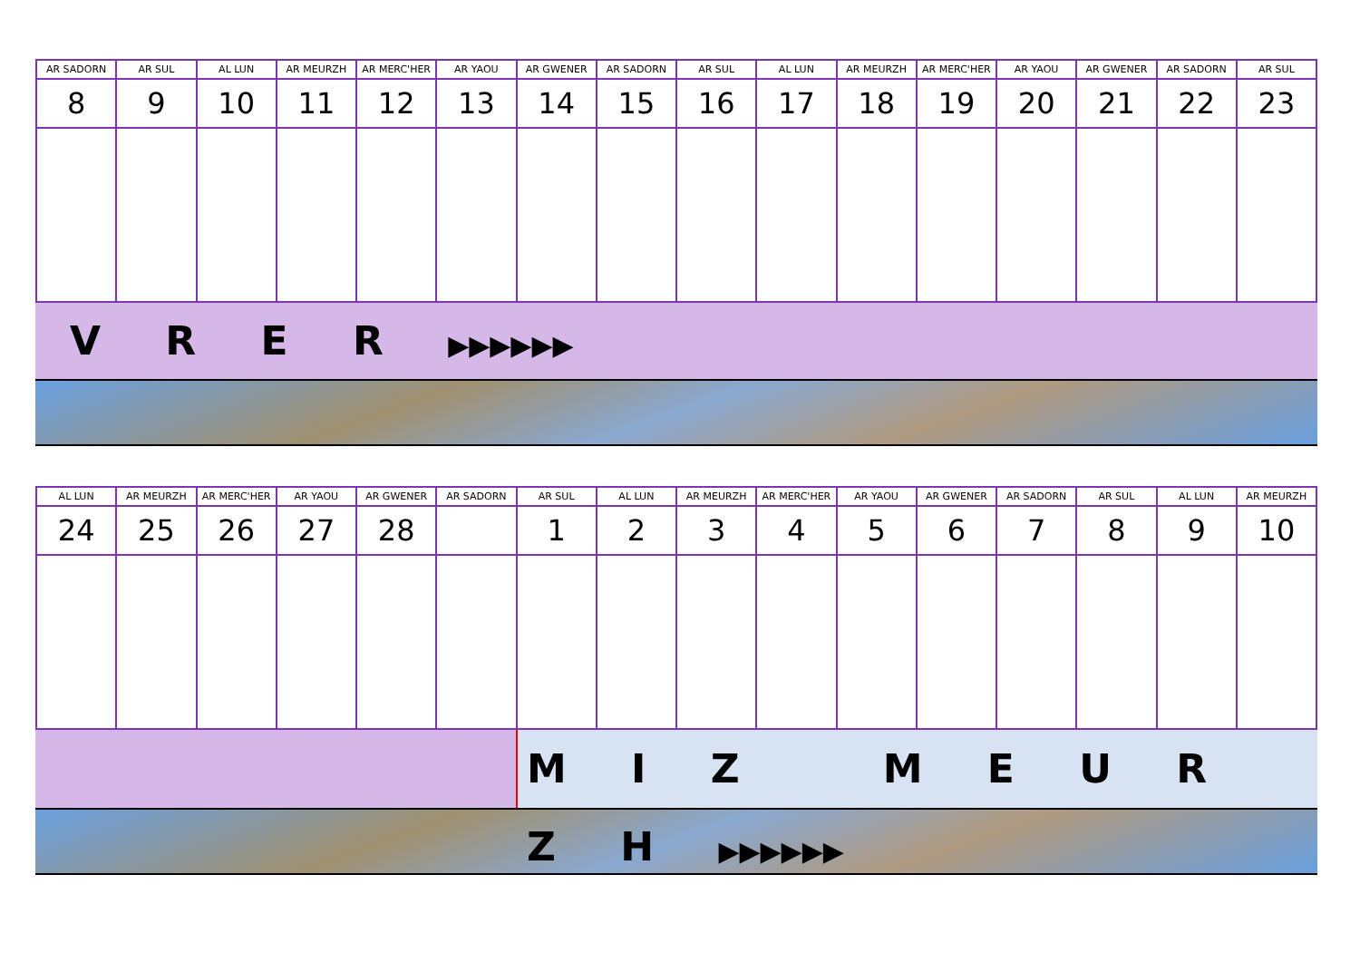| AR SADORN | AR SUL | AL LUN | AR MEURZH | AR MERC'HER | AR YAOU | AR GWENER | AR SADORN | AR SUL | AL LUN | AR MEURZH | AR MERC'HER | AR YAOU | AR GWENER | AR SADORN | AR SUL |
| --- | --- | --- | --- | --- | --- | --- | --- | --- | --- | --- | --- | --- | --- | --- | --- |
| 8 | 9 | 10 | 11 | 12 | 13 | 14 | 15 | 16 | 17 | 18 | 19 | 20 | 21 | 22 | 23 |
V R E R ▶▶▶▶▶▶
| AL LUN | AR MEURZH | AR MERC'HER | AR YAOU | AR GWENER | AR SADORN | AR SUL | AL LUN | AR MEURZH | AR MERC'HER | AR YAOU | AR GWENER | AR SADORN | AR SUL | AL LUN | AR MEURZH |
| --- | --- | --- | --- | --- | --- | --- | --- | --- | --- | --- | --- | --- | --- | --- | --- |
| 24 | 25 | 26 | 27 | 28 | | 1 | 2 | 3 | 4 | 5 | 6 | 7 | 8 | 9 | 10 |
M I Z M E U R Z H ▶▶▶▶▶▶